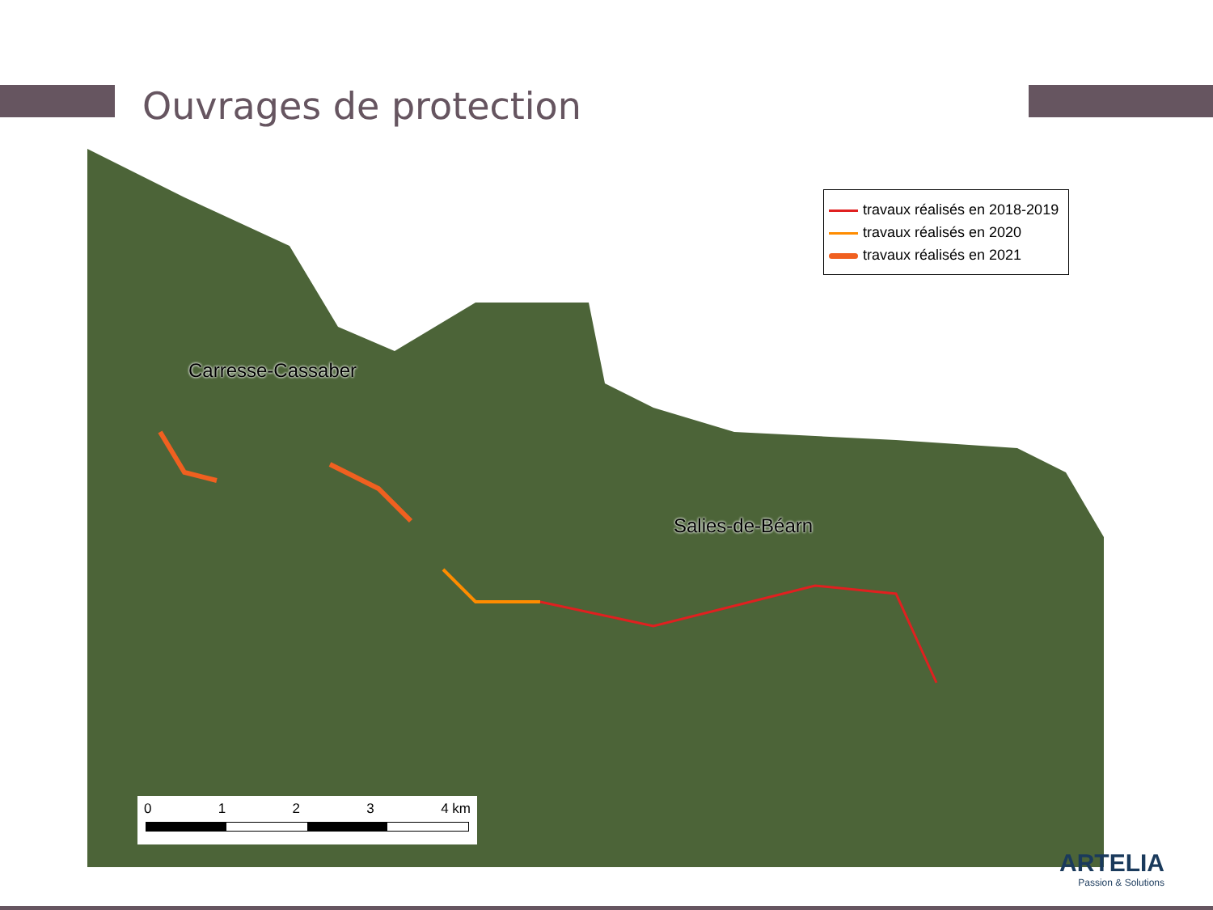Ouvrages de protection
travaux réalisés en 2018-2019
travaux réalisés en 2020
travaux réalisés en 2021
Carresse-Cassaber
Salies-de-Béarn
0 1 2 3 4 km
ARTELIA
Passion & Solutions